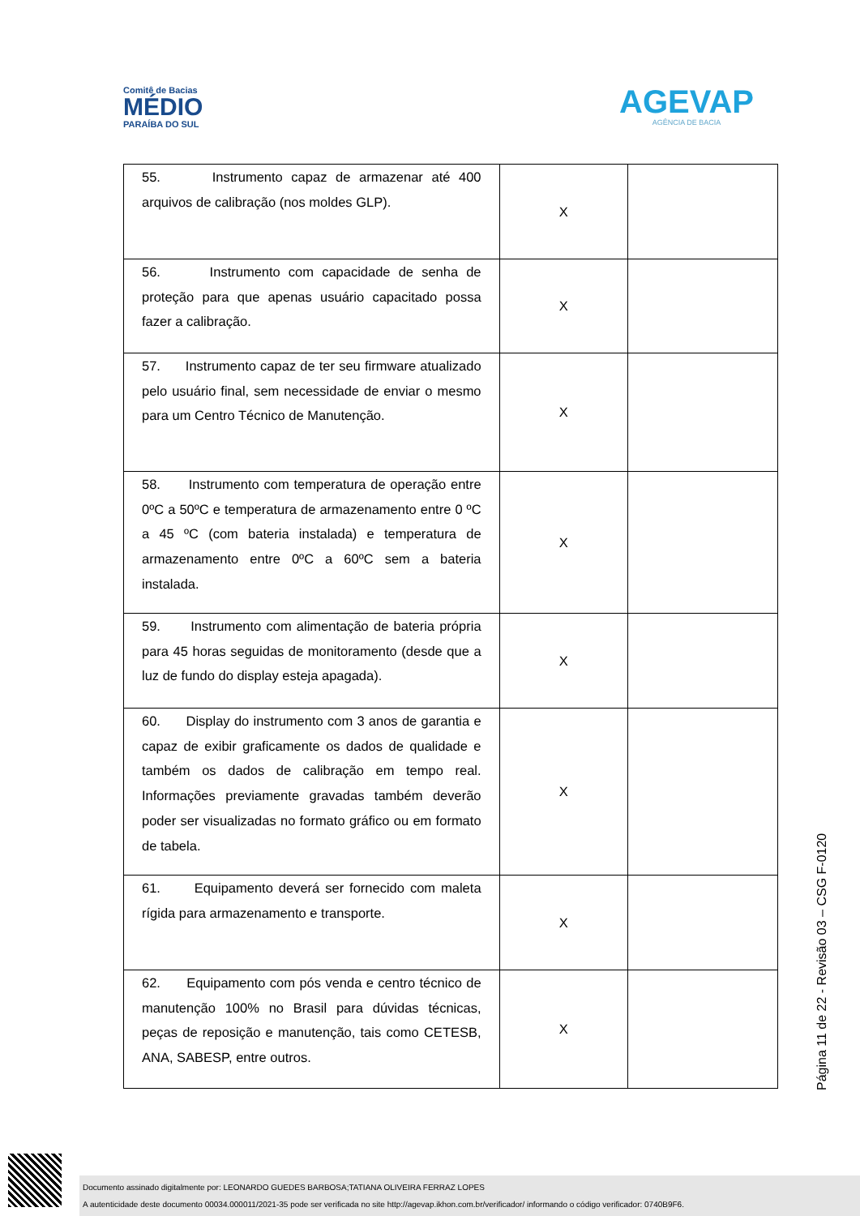Comitê de Bacias
MÉDIO
PARAÍBA DO SUL
AGEVAP
AGÊNCIA DE BACIA
| 55. Instrumento capaz de armazenar até 400 arquivos de calibração (nos moldes GLP). | X | |
| 56. Instrumento com capacidade de senha de proteção para que apenas usuário capacitado possa fazer a calibração. | X | |
| 57. Instrumento capaz de ter seu firmware atualizado pelo usuário final, sem necessidade de enviar o mesmo para um Centro Técnico de Manutenção. | X | |
| 58. Instrumento com temperatura de operação entre 0ºC a 50ºC e temperatura de armazenamento entre 0 ºC a 45 ºC (com bateria instalada) e temperatura de armazenamento entre 0ºC a 60ºC sem a bateria instalada. | X | |
| 59. Instrumento com alimentação de bateria própria para 45 horas seguidas de monitoramento (desde que a luz de fundo do display esteja apagada). | X | |
| 60. Display do instrumento com 3 anos de garantia e capaz de exibir graficamente os dados de qualidade e também os dados de calibração em tempo real. Informações previamente gravadas também deverão poder ser visualizadas no formato gráfico ou em formato de tabela. | X | |
| 61. Equipamento deverá ser fornecido com maleta rígida para armazenamento e transporte. | X | |
| 62. Equipamento com pós venda e centro técnico de manutenção 100% no Brasil para dúvidas técnicas, peças de reposição e manutenção, tais como CETESB, ANA, SABESP, entre outros. | X | |
Página 11 de 22 - Revisão 03 – CSG F-0120
Documento assinado digitalmente por: LEONARDO GUEDES BARBOSA;TATIANA OLIVEIRA FERRAZ LOPES
A autenticidade deste documento 00034.000011/2021-35 pode ser verificada no site http://agevap.ikhon.com.br/verificador/ informando o código verificador: 0740B9F6.